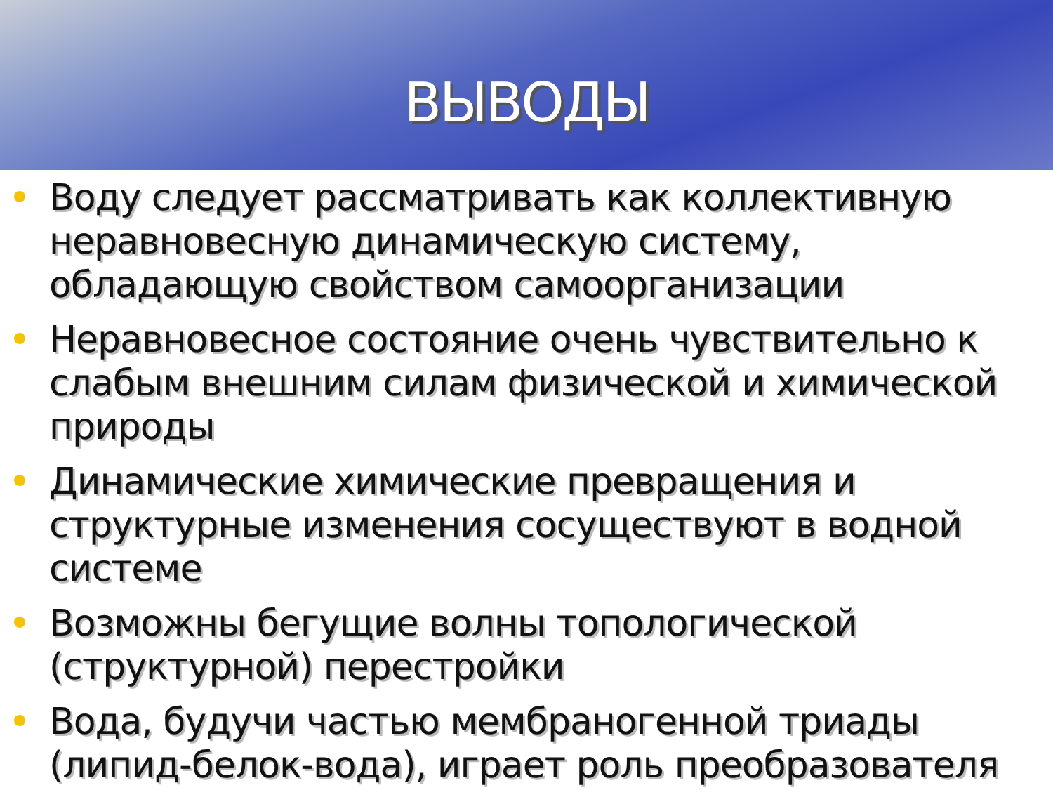ВЫВОДЫ
Воду следует рассматривать как коллективную неравновесную динамическую систему, обладающую свойством самоорганизации
Неравновесное состояние очень чувствительно к слабым внешним силам физической и химической природы
Динамические химические превращения и структурные изменения сосуществуют в водной системе
Возможны бегущие волны топологической (структурной) перестройки
Вода, будучи частью мембраногенной триады (липид-белок-вода), играет роль преобразователя